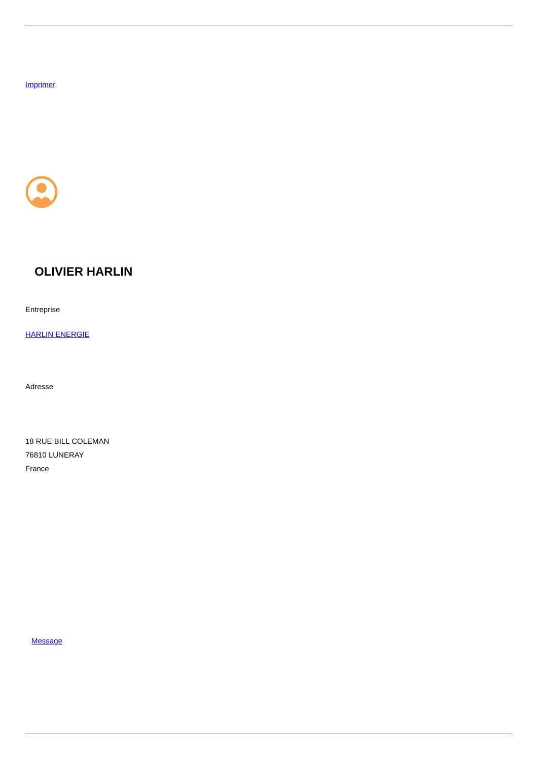Imprimer
OLIVIER HARLIN
Entreprise
HARLIN ENERGIE
Adresse
18 RUE BILL COLEMAN
76810 LUNERAY
France
Message